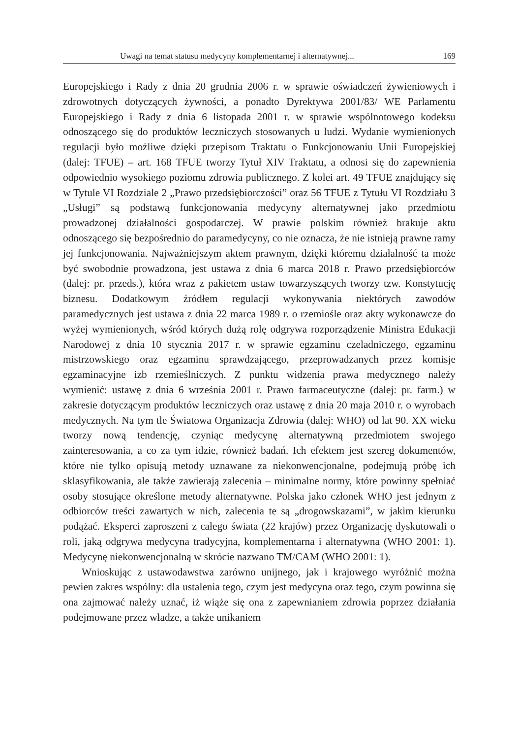Uwagi na temat statusu medycyny komplementarnej i alternatywnej... 169
Europejskiego i Rady z dnia 20 grudnia 2006 r. w sprawie oświadczeń żywieniowych i zdrowotnych dotyczących żywności, a ponadto Dyrektywa 2001/83/ WE Parlamentu Europejskiego i Rady z dnia 6 listopada 2001 r. w sprawie wspólnotowego kodeksu odnoszącego się do produktów leczniczych stosowanych u ludzi. Wydanie wymienionych regulacji było możliwe dzięki przepisom Traktatu o Funkcjonowaniu Unii Europejskiej (dalej: TFUE) – art. 168 TFUE tworzy Tytuł XIV Traktatu, a odnosi się do zapewnienia odpowiednio wysokiego poziomu zdrowia publicznego. Z kolei art. 49 TFUE znajdujący się w Tytule VI Rozdziale 2 „Prawo przedsiębiorczości” oraz 56 TFUE z Tytułu VI Rozdziału 3 „Usługi” są podstawą funkcjonowania medycyny alternatywnej jako przedmiotu prowadzonej działalności gospodarczej. W prawie polskim również brakuje aktu odnoszącego się bezpośrednio do paramedycyny, co nie oznacza, że nie istnieją prawne ramy jej funkcjonowania. Najważniejszym aktem prawnym, dzięki któremu działalność ta może być swobodnie prowadzona, jest ustawa z dnia 6 marca 2018 r. Prawo przedsiębiorców (dalej: pr. przeds.), która wraz z pakietem ustaw towarzyszących tworzy tzw. Konstytucję biznesu. Dodatkowym źródłem regulacji wykonywania niektórych zawodów paramedycznych jest ustawa z dnia 22 marca 1989 r. o rzemiośle oraz akty wykonawcze do wyżej wymienionych, wśród których dużą rolę odgrywa rozporządzenie Ministra Edukacji Narodowej z dnia 10 stycznia 2017 r. w sprawie egzaminu czeladniczego, egzaminu mistrzowskiego oraz egzaminu sprawdzającego, przeprowadzanych przez komisje egzaminacyjne izb rzemieślniczych. Z punktu widzenia prawa medycznego należy wymienić: ustawę z dnia 6 września 2001 r. Prawo farmaceutyczne (dalej: pr. farm.) w zakresie dotyczącym produktów leczniczych oraz ustawę z dnia 20 maja 2010 r. o wyrobach medycznych. Na tym tle Światowa Organizacja Zdrowia (dalej: WHO) od lat 90. XX wieku tworzy nową tendencję, czyniąc medycynę alternatywną przedmiotem swojego zainteresowania, a co za tym idzie, również badań. Ich efektem jest szereg dokumentów, które nie tylko opisują metody uznawane za niekonwencjonalne, podejmują próbę ich sklasyfikowania, ale także zawierają zalecenia – minimalne normy, które powinny spełniać osoby stosujące określone metody alternatywne. Polska jako członek WHO jest jednym z odbiorców treści zawartych w nich, zalecenia te są „drogowskazami”, w jakim kierunku podążać. Eksperci zaproszeni z całego świata (22 krajów) przez Organizację dyskutowali o roli, jaką odgrywa medycyna tradycyjna, komplementarna i alternatywna (WHO 2001: 1). Medycynę niekonwencjonalną w skrócie nazwano TM/CAM (WHO 2001: 1).
Wnioskując z ustawodawstwa zarówno unijnego, jak i krajowego wyróżnić można pewien zakres wspólny: dla ustalenia tego, czym jest medycyna oraz tego, czym powinna się ona zajmować należy uznać, iż wiąże się ona z zapewnianiem zdrowia poprzez działania podejmowane przez władze, a także unikaniem